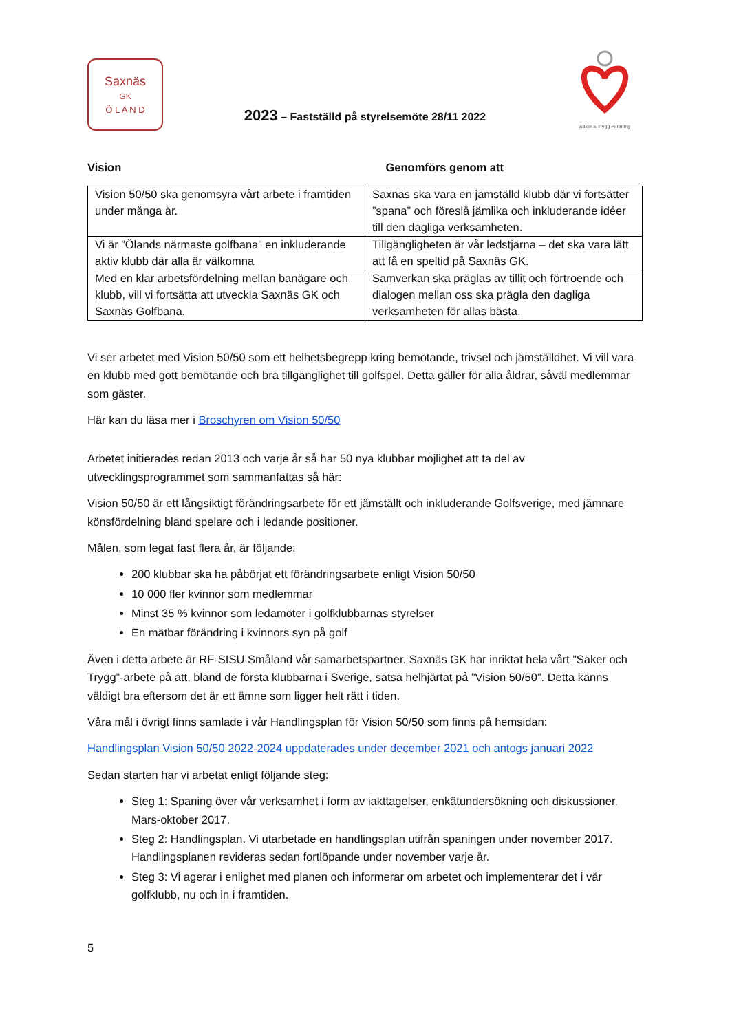Saxnäs
GK
Ö L A N D
2023 – Fastställd på styrelsemöte 28/11 2022
Säker & Trygg Förening
Vision Genomförs genom att
| Vision 50/50 ska genomsyra vårt arbete i framtiden under många år. | Saxnäs ska vara en jämställd klubb där vi fortsätter ”spana” och föreslå jämlika och inkluderande idéer till den dagliga verksamheten. |
| Vi är ”Ölands närmaste golfbana” en inkluderande aktiv klubb där alla är välkomna | Tillgängligheten är vår ledstjärna – det ska vara lätt att få en speltid på Saxnäs GK. |
| Med en klar arbetsfördelning mellan banägare och klubb, vill vi fortsätta att utveckla Saxnäs GK och Saxnäs Golfbana. | Samverkan ska präglas av tillit och förtroende och dialogen mellan oss ska prägla den dagliga verksamheten för allas bästa. |
Vi ser arbetet med Vision 50/50 som ett helhetsbegrepp kring bemötande, trivsel och jämställdhet. Vi vill vara en klubb med gott bemötande och bra tillgänglighet till golfspel. Detta gäller för alla åldrar, såväl medlemmar som gäster.
Här kan du läsa mer i Broschyren om Vision 50/50
Arbetet initierades redan 2013 och varje år så har 50 nya klubbar möjlighet att ta del av utvecklingsprogrammet som sammanfattas så här:
Vision 50/50 är ett långsiktigt förändringsarbete för ett jämställt och inkluderande Golfsverige, med jämnare könsfördelning bland spelare och i ledande positioner.
Målen, som legat fast flera år, är följande:
200 klubbar ska ha påbörjat ett förändringsarbete enligt Vision 50/50
10 000 fler kvinnor som medlemmar
Minst 35 % kvinnor som ledamöter i golfklubbarnas styrelser
En mätbar förändring i kvinnors syn på golf
Även i detta arbete är RF-SISU Småland vår samarbetspartner. Saxnäs GK har inriktat hela vårt ”Säker och Trygg”-arbete på att, bland de första klubbarna i Sverige, satsa helhjärtat på ”Vision 50/50”. Detta känns väldigt bra eftersom det är ett ämne som ligger helt rätt i tiden.
Våra mål i övrigt finns samlade i vår Handlingsplan för Vision 50/50 som finns på hemsidan:
Handlingsplan Vision 50/50 2022-2024 uppdaterades under december 2021 och antogs januari 2022
Sedan starten har vi arbetat enligt följande steg:
Steg 1: Spaning över vår verksamhet i form av iakttagelser, enkätundersökning och diskussioner. Mars-oktober 2017.
Steg 2: Handlingsplan. Vi utarbetade en handlingsplan utifrån spaningen under november 2017. Handlingsplanen revideras sedan fortlöpande under november varje år.
Steg 3: Vi agerar i enlighet med planen och informerar om arbetet och implementerar det i vår golfklubb, nu och in i framtiden.
5